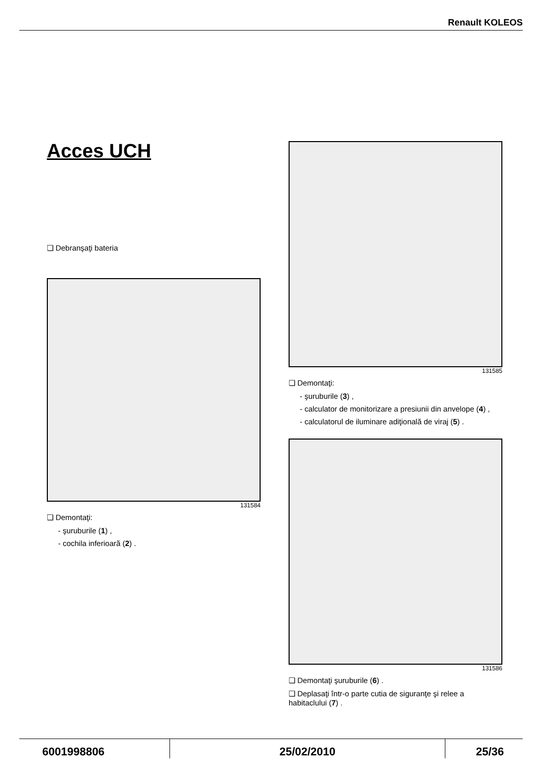Renault KOLEOS
Acces UCH
❏ Debranşaţi bateria
131584
❏ Demontaţi:
- şuruburile (1) ,
- cochila inferioară (2) .
131585
❏ Demontaţi:
- şuruburile (3) ,
- calculator de monitorizare a presiunii din anvelope (4) ,
- calculatorul de iluminare adiţională de viraj (5) .
131586
❏ Demontaţi şuruburile (6) .
❏ Deplasaţi într-o parte cutia de siguranţe şi relee a habitaclului (7) .
6001998806 25/02/2010 25/36